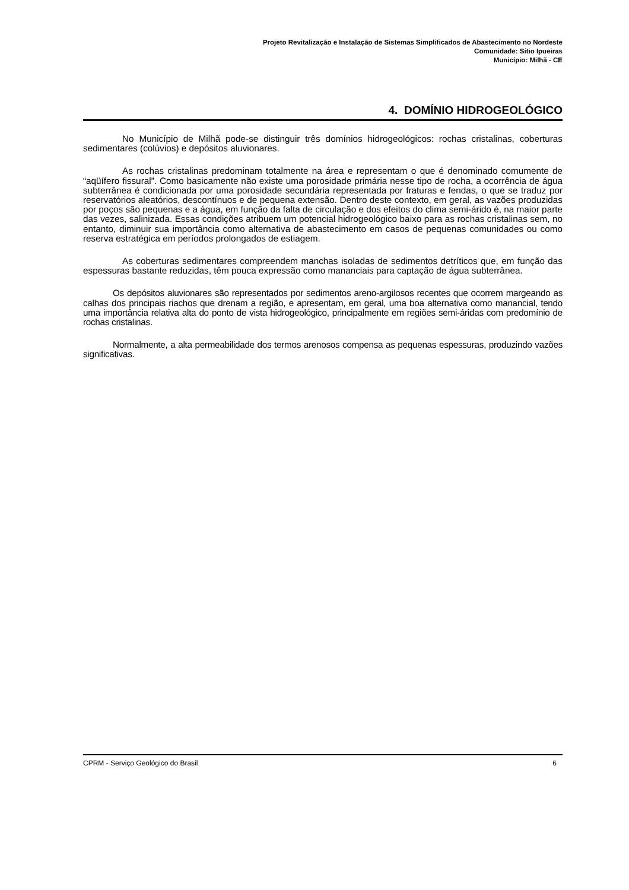Projeto Revitalização e Instalação de Sistemas Simplificados de Abastecimento no Nordeste
Comunidade: Sítio Ipueiras
Município: Milhã - CE
4. DOMÍNIO HIDROGEOLÓGICO
No Município de Milhã pode-se distinguir três domínios hidrogeológicos: rochas cristalinas, coberturas sedimentares (colúvios) e depósitos aluvionares.
As rochas cristalinas predominam totalmente na área e representam o que é denominado comumente de “aqüífero fissural”. Como basicamente não existe uma porosidade primária nesse tipo de rocha, a ocorrência de água subterrânea é condicionada por uma porosidade secundária representada por fraturas e fendas, o que se traduz por reservatórios aleatórios, descontínuos e de pequena extensão. Dentro deste contexto, em geral, as vazões produzidas por poços são pequenas e a água, em função da falta de circulação e dos efeitos do clima semi-árido é, na maior parte das vezes, salinizada. Essas condições atribuem um potencial hidrogeológico baixo para as rochas cristalinas sem, no entanto, diminuir sua importância como alternativa de abastecimento em casos de pequenas comunidades ou como reserva estratégica em períodos prolongados de estiagem.
As coberturas sedimentares compreendem manchas isoladas de sedimentos detríticos que, em função das espessuras bastante reduzidas, têm pouca expressão como mananciais para captação de água subterrânea.
Os depósitos aluvionares são representados por sedimentos areno-argilosos recentes que ocorrem margeando as calhas dos principais riachos que drenam a região, e apresentam, em geral, uma boa alternativa como manancial, tendo uma importância relativa alta do ponto de vista hidrogeológico, principalmente em regiões semi-áridas com predomínio de rochas cristalinas.
Normalmente, a alta permeabilidade dos termos arenosos compensa as pequenas espessuras, produzindo vazões significativas.
CPRM - Serviço Geológico do Brasil 6